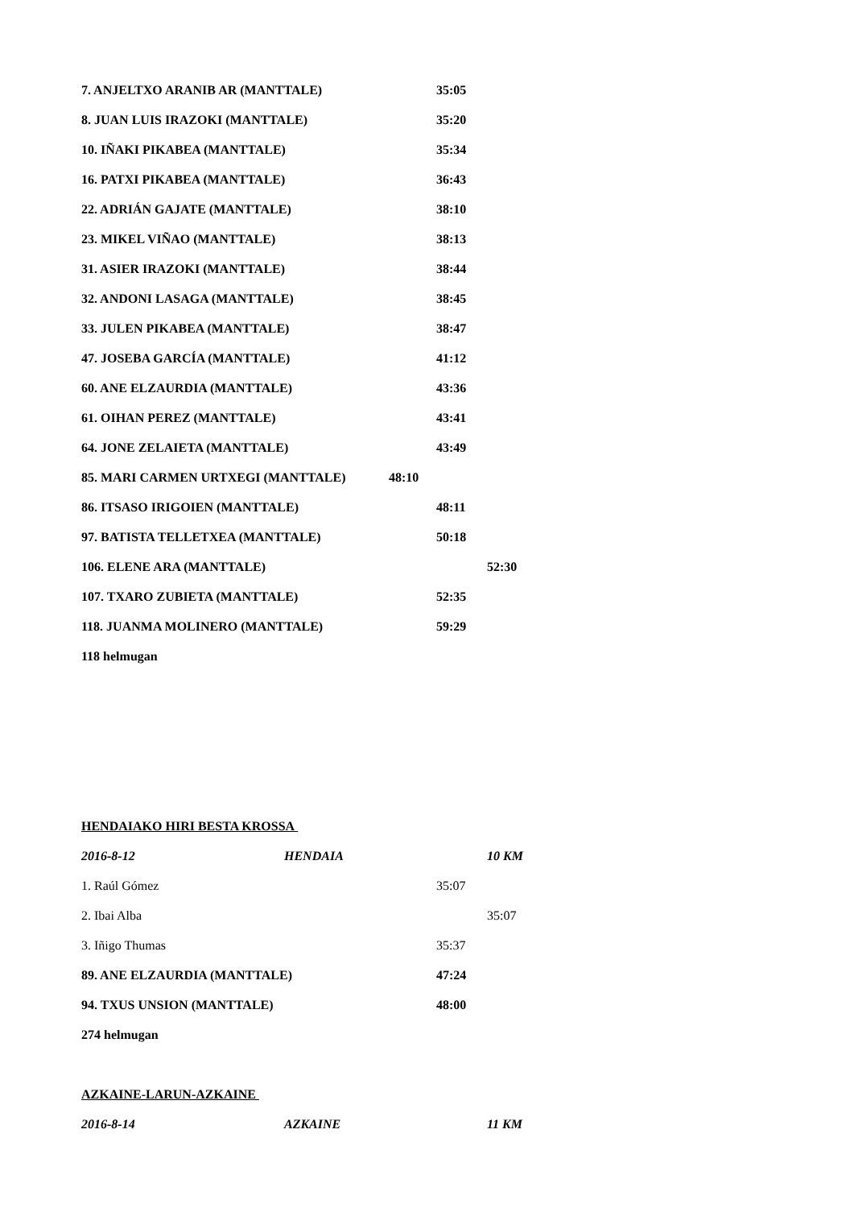7. ANJELTXO ARANIB AR (MANTTALE) 35:05
8. JUAN LUIS IRAZOKI (MANTTALE) 35:20
10. IÑAKI PIKABEA (MANTTALE) 35:34
16. PATXI PIKABEA (MANTTALE) 36:43
22. ADRIÁN GAJATE (MANTTALE) 38:10
23. MIKEL VIÑAO (MANTTALE) 38:13
31. ASIER IRAZOKI (MANTTALE) 38:44
32. ANDONI LASAGA (MANTTALE) 38:45
33. JULEN PIKABEA (MANTTALE) 38:47
47. JOSEBA GARCÍA (MANTTALE) 41:12
60. ANE ELZAURDIA (MANTTALE) 43:36
61. OIHAN PEREZ (MANTTALE) 43:41
64. JONE ZELAIETA (MANTTALE) 43:49
85. MARI CARMEN URTXEGI (MANTTALE) 48:10
86. ITSASO IRIGOIEN (MANTTALE) 48:11
97. BATISTA TELLETXEA (MANTTALE) 50:18
106. ELENE ARA (MANTTALE) 52:30
107. TXARO ZUBIETA (MANTTALE) 52:35
118. JUANMA MOLINERO (MANTTALE) 59:29
118 helmugan
HENDAIAKO HIRI BESTA KROSSA
2016-8-12 HENDAIA 10 KM
1. Raúl Gómez 35:07
2. Ibai Alba 35:07
3. Iñigo Thumas 35:37
89. ANE ELZAURDIA (MANTTALE) 47:24
94. TXUS UNSION (MANTTALE) 48:00
274 helmugan
AZKAINE-LARUN-AZKAINE
2016-8-14 AZKAINE 11 KM